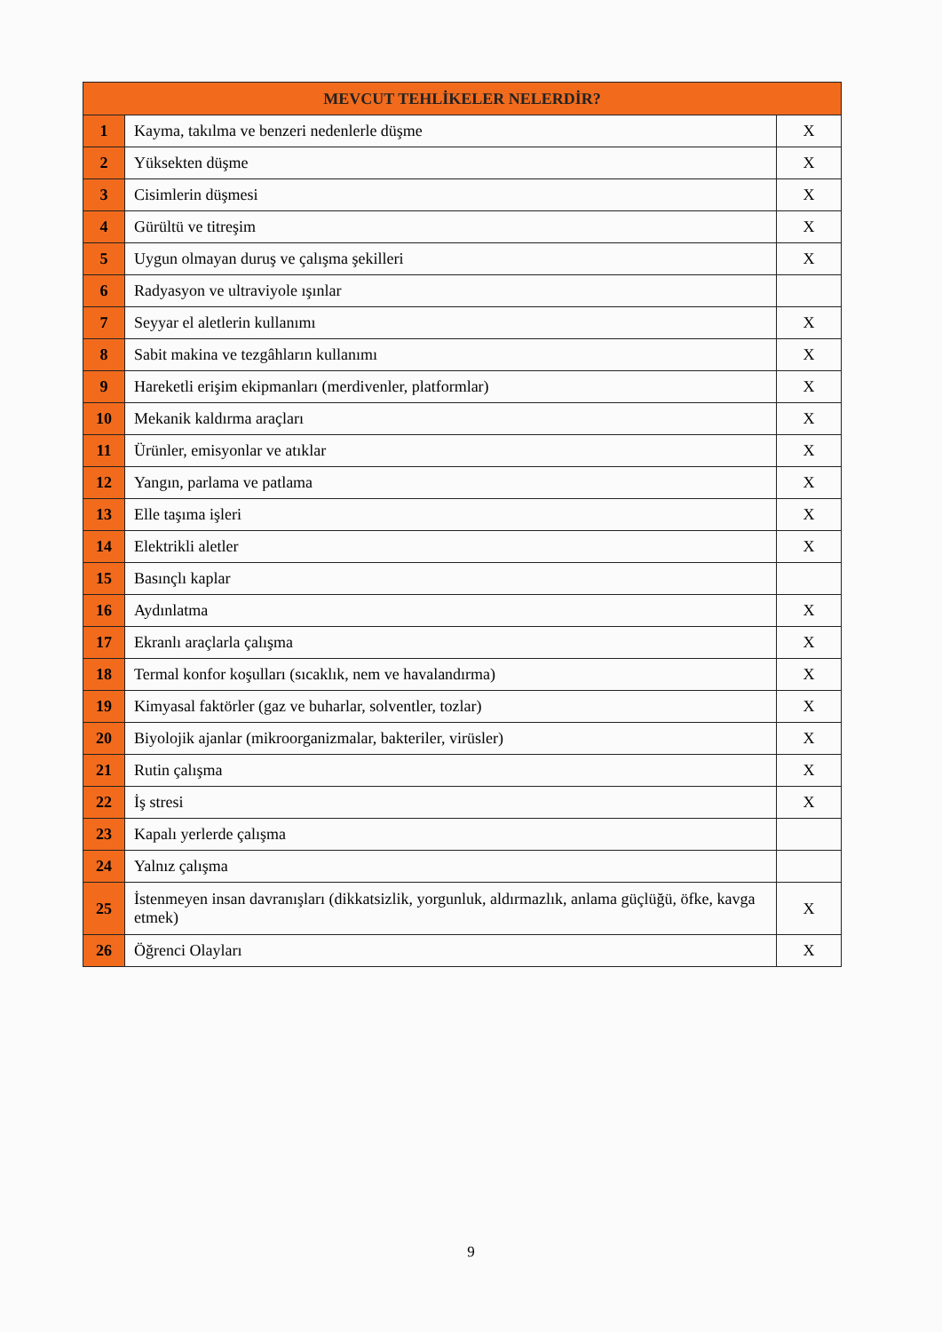| MEVCUT TEHLİKELER NELERDİR? | | |
| --- | --- | --- |
| 1 | Kayma, takılma ve benzeri nedenlerle düşme | X |
| 2 | Yüksekten düşme | X |
| 3 | Cisimlerin düşmesi | X |
| 4 | Gürültü ve titreşim | X |
| 5 | Uygun olmayan duruş ve çalışma şekilleri | X |
| 6 | Radyasyon ve ultraviyole ışınlar | |
| 7 | Seyyar el aletlerin kullanımı | X |
| 8 | Sabit makina ve tezgâhların kullanımı | X |
| 9 | Hareketli erişim ekipmanları (merdivenler, platformlar) | X |
| 10 | Mekanik kaldırma araçları | X |
| 11 | Ürünler, emisyonlar ve atıklar | X |
| 12 | Yangın, parlama ve patlama | X |
| 13 | Elle taşıma işleri | X |
| 14 | Elektrikli aletler | X |
| 15 | Basınçlı kaplar | |
| 16 | Aydınlatma | X |
| 17 | Ekranlı araçlarla çalışma | X |
| 18 | Termal konfor koşulları (sıcaklık, nem ve havalandırma) | X |
| 19 | Kimyasal faktörler (gaz ve buharlar, solventler, tozlar) | X |
| 20 | Biyolojik ajanlar (mikroorganizmalar, bakteriler, virüsler) | X |
| 21 | Rutin çalışma | X |
| 22 | İş stresi | X |
| 23 | Kapalı yerlerde çalışma | |
| 24 | Yalnız çalışma | |
| 25 | İstenmeyen insan davranışları (dikkatsizlik, yorgunluk, aldırmazlık, anlama güçlüğü, öfke, kavga etmek) | X |
| 26 | Öğrenci Olayları | X |
9